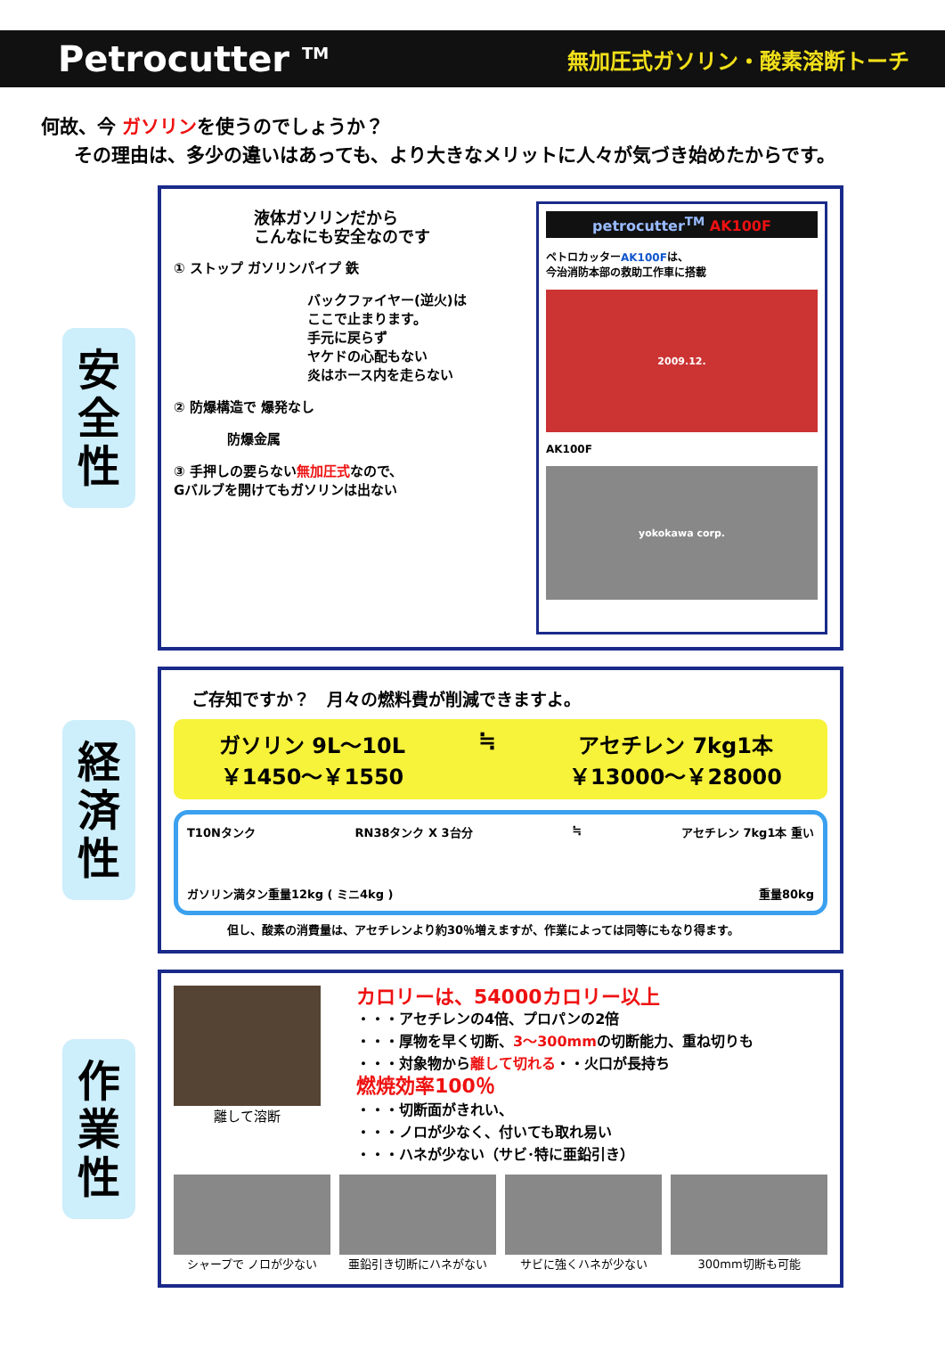Petrocutter <sup>TM</sup> 無加圧式ガソリン・酸素溶断トーチ
何故、今 ガソリンを使うのでしょうか？
その理由は、多少の違いはあっても、より大きなメリットに人々が気づき始めたからです。
安
全
性
液体ガソリンだから
こんなにも安全なのです
① ストップ ガソリンパイプ 鉄
バックファイヤー(逆火)は
ここで止まります。
手元に戻らず
ヤケドの心配もない
炎はホース内を走らない
② 防爆構造で 爆発なし
防爆金属
③ 手押しの要らない無加圧式なので、
Gバルブを開けてもガソリンは出ない
petrocutter<sup>TM</sup> AK100F
ペトロカッターAK100Fは、
今治消防本部の救助工作車に搭載
2009.12.
AK100F
yokokawa corp.
経
済
性
ご存知ですか？　月々の燃料費が削減できますよ。
ガソリン 9L～10L
￥1450～￥1550
≒ アセチレン 7kg1本
￥13000～￥28000
T10Nタンク RN38タンク X 3台分 ≒ アセチレン 7kg1本 重い
ガソリン満タン重量12kg ( ミニ4kg ) 重量80kg
但し、酸素の消費量は、アセチレンより約30％増えますが、作業によっては同等にもなり得ます。
作
業
性
離して溶断
カロリーは、54000カロリー以上
・・・アセチレンの4倍、プロパンの2倍
・・・厚物を早く切断、3～300mmの切断能力、重ね切りも
・・・対象物から離して切れる・・火口が長持ち
燃焼効率100％
・・・切断面がきれい、
・・・ノロが少なく、付いても取れ易い
・・・ハネが少ない（サビ･特に亜鉛引き）
シャープで ノロが少ない 亜鉛引き切断にハネがない サビに強くハネが少ない 300mm切断も可能